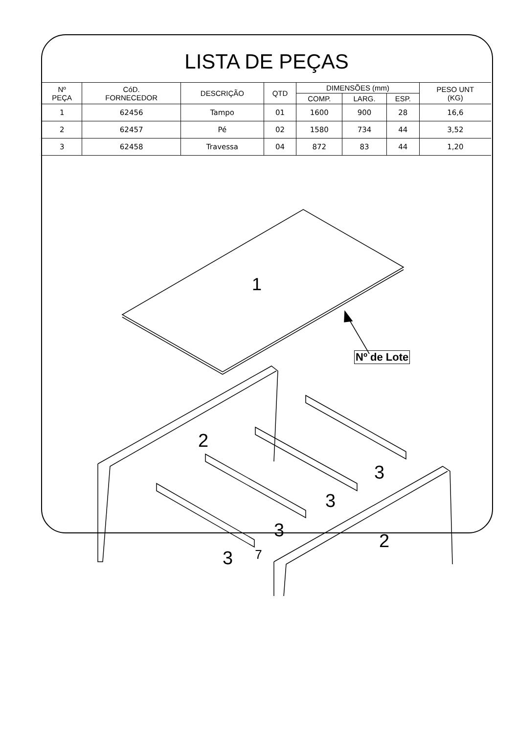LISTA DE PEÇAS
| Nº PEÇA | CóD. FORNECEDOR | DESCRIÇÃO | QTD | DIMENSÕES (mm) | | | PESO UNT (KG) |
| --- | --- | --- | --- | --- | --- | --- | --- |
| | | | | COMP. | LARG. | ESP. | |
| 1 | 62456 | Tampo | 01 | 1600 | 900 | 28 | 16,6 |
| 2 | 62457 | Pé | 02 | 1580 | 734 | 44 | 3,52 |
| 3 | 62458 | Travessa | 04 | 872 | 83 | 44 | 1,20 |
1
2
2
3
3
3
3
Nº de Lote
7